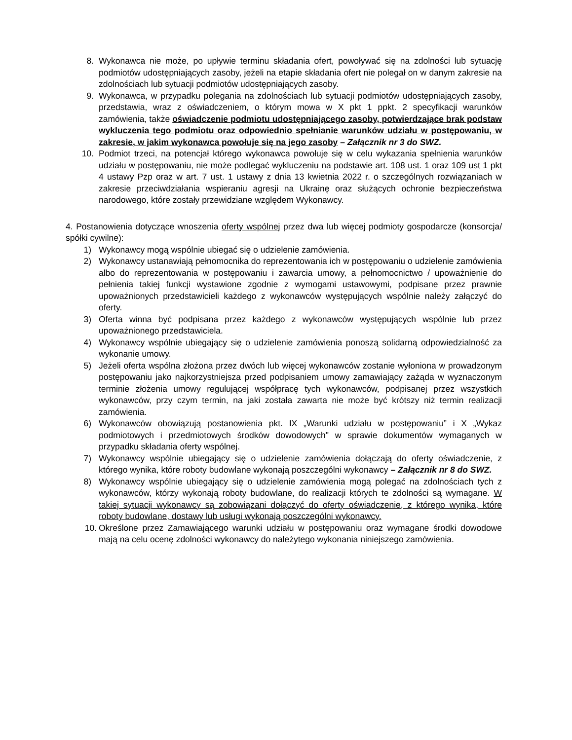8. Wykonawca nie może, po upływie terminu składania ofert, powoływać się na zdolności lub sytuację podmiotów udostępniających zasoby, jeżeli na etapie składania ofert nie polegał on w danym zakresie na zdolnościach lub sytuacji podmiotów udostępniających zasoby.
9. Wykonawca, w przypadku polegania na zdolnościach lub sytuacji podmiotów udostępniających zasoby, przedstawia, wraz z oświadczeniem, o którym mowa w X pkt 1 ppkt. 2 specyfikacji warunków zamówienia, także oświadczenie podmiotu udostępniającego zasoby, potwierdzające brak podstaw wykluczenia tego podmiotu oraz odpowiednio spełnianie warunków udziału w postępowaniu, w zakresie, w jakim wykonawca powołuje się na jego zasoby – Załącznik nr 3 do SWZ.
10. Podmiot trzeci, na potencjał którego wykonawca powołuje się w celu wykazania spełnienia warunków udziału w postępowaniu, nie może podlegać wykluczeniu na podstawie art. 108 ust. 1 oraz 109 ust 1 pkt 4 ustawy Pzp oraz w art. 7 ust. 1 ustawy z dnia 13 kwietnia 2022 r. o szczególnych rozwiązaniach w zakresie przeciwdziałania wspieraniu agresji na Ukrainę oraz służących ochronie bezpieczeństwa narodowego, które zostały przewidziane względem Wykonawcy.
4. Postanowienia dotyczące wnoszenia oferty wspólnej przez dwa lub więcej podmioty gospodarcze (konsorcja/ spółki cywilne):
1) Wykonawcy mogą wspólnie ubiegać się o udzielenie zamówienia.
2) Wykonawcy ustanawiają pełnomocnika do reprezentowania ich w postępowaniu o udzielenie zamówienia albo do reprezentowania w postępowaniu i zawarcia umowy, a pełnomocnictwo / upoważnienie do pełnienia takiej funkcji wystawione zgodnie z wymogami ustawowymi, podpisane przez prawnie upoważnionych przedstawicieli każdego z wykonawców występujących wspólnie należy załączyć do oferty.
3) Oferta winna być podpisana przez każdego z wykonawców występujących wspólnie lub przez upoważnionego przedstawiciela.
4) Wykonawcy wspólnie ubiegający się o udzielenie zamówienia ponoszą solidarną odpowiedzialność za wykonanie umowy.
5) Jeżeli oferta wspólna złożona przez dwóch lub więcej wykonawców zostanie wyłoniona w prowadzonym postępowaniu jako najkorzystniejsza przed podpisaniem umowy zamawiający zażąda w wyznaczonym terminie złożenia umowy regulującej współpracę tych wykonawców, podpisanej przez wszystkich wykonawców, przy czym termin, na jaki została zawarta nie może być krótszy niż termin realizacji zamówienia.
6) Wykonawców obowiązują postanowienia pkt. IX „Warunki udziału w postępowaniu” i X „Wykaz podmiotowych i przedmiotowych środków dowodowych" w sprawie dokumentów wymaganych w przypadku składania oferty wspólnej.
7) Wykonawcy wspólnie ubiegający się o udzielenie zamówienia dołączają do oferty oświadczenie, z którego wynika, które roboty budowlane wykonają poszczególni wykonawcy – Załącznik nr 8 do SWZ.
8) Wykonawcy wspólnie ubiegający się o udzielenie zamówienia mogą polegać na zdolnościach tych z wykonawców, którzy wykonają roboty budowlane, do realizacji których te zdolności są wymagane. W takiej sytuacji wykonawcy są zobowiązani dołączyć do oferty oświadczenie, z którego wynika, które roboty budowlane, dostawy lub usługi wykonają poszczególni wykonawcy.
10. Określone przez Zamawiającego warunki udziału w postępowaniu oraz wymagane środki dowodowe mają na celu ocenę zdolności wykonawcy do należytego wykonania niniejszego zamówienia.